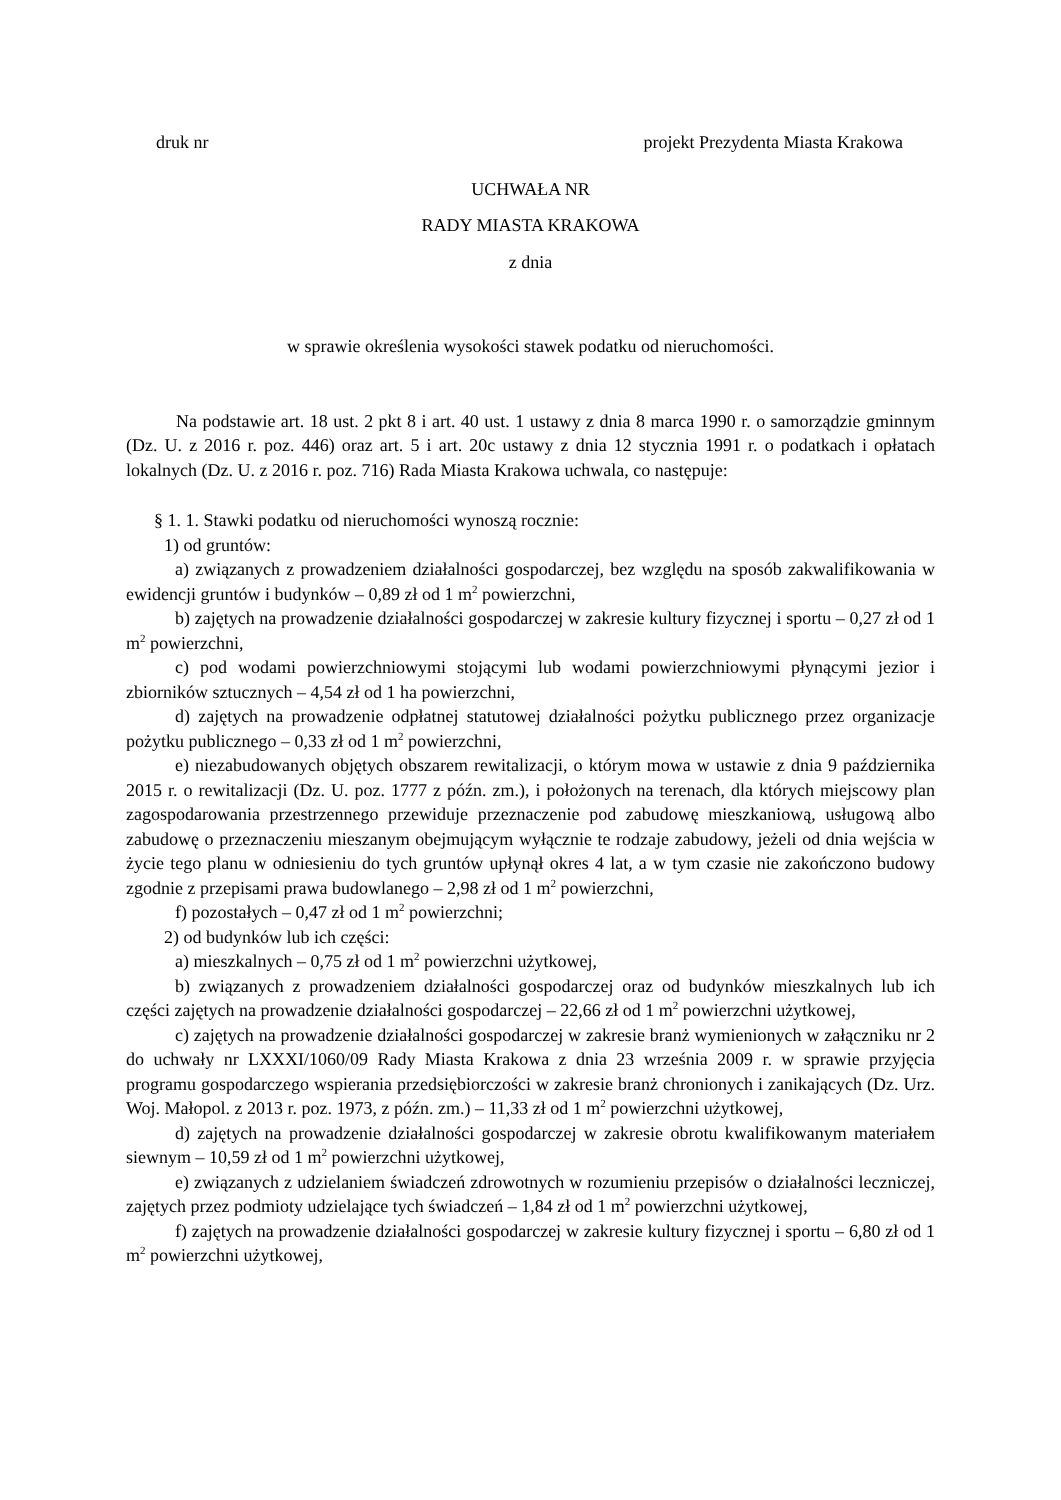druk nr projekt Prezydenta Miasta Krakowa
UCHWAŁA NR
RADY MIASTA KRAKOWA
z dnia
w sprawie określenia wysokości stawek podatku od nieruchomości.
Na podstawie art. 18 ust. 2 pkt 8 i art. 40 ust. 1 ustawy z dnia 8 marca 1990 r. o samorządzie gminnym (Dz. U. z 2016 r. poz. 446) oraz art. 5 i art. 20c ustawy z dnia 12 stycznia 1991 r. o podatkach i opłatach lokalnych (Dz. U. z 2016 r. poz. 716) Rada Miasta Krakowa uchwala, co następuje:
§ 1. 1. Stawki podatku od nieruchomości wynoszą rocznie:
1) od gruntów:
a) związanych z prowadzeniem działalności gospodarczej, bez względu na sposób zakwalifikowania w ewidencji gruntów i budynków – 0,89 zł od 1 m<sup>2</sup> powierzchni,
b) zajętych na prowadzenie działalności gospodarczej w zakresie kultury fizycznej i sportu – 0,27 zł od 1 m<sup>2</sup> powierzchni,
c) pod wodami powierzchniowymi stojącymi lub wodami powierzchniowymi płynącymi jezior i zbiorników sztucznych – 4,54 zł od 1 ha powierzchni,
d) zajętych na prowadzenie odpłatnej statutowej działalności pożytku publicznego przez organizacje pożytku publicznego – 0,33 zł od 1 m<sup>2</sup> powierzchni,
e) niezabudowanych objętych obszarem rewitalizacji, o którym mowa w ustawie z dnia 9 października 2015 r. o rewitalizacji (Dz. U. poz. 1777 z późn. zm.), i położonych na terenach, dla których miejscowy plan zagospodarowania przestrzennego przewiduje przeznaczenie pod zabudowę mieszkaniową, usługową albo zabudowę o przeznaczeniu mieszanym obejmującym wyłącznie te rodzaje zabudowy, jeżeli od dnia wejścia w życie tego planu w odniesieniu do tych gruntów upłynął okres 4 lat, a w tym czasie nie zakończono budowy zgodnie z przepisami prawa budowlanego – 2,98 zł od 1 m<sup>2</sup> powierzchni,
f) pozostałych – 0,47 zł od 1 m<sup>2</sup> powierzchni;
2) od budynków lub ich części:
a) mieszkalnych – 0,75 zł od 1 m<sup>2</sup> powierzchni użytkowej,
b) związanych z prowadzeniem działalności gospodarczej oraz od budynków mieszkalnych lub ich części zajętych na prowadzenie działalności gospodarczej – 22,66 zł od 1 m<sup>2</sup> powierzchni użytkowej,
c) zajętych na prowadzenie działalności gospodarczej w zakresie branż wymienionych w załączniku nr 2 do uchwały nr LXXXI/1060/09 Rady Miasta Krakowa z dnia 23 września 2009 r. w sprawie przyjęcia programu gospodarczego wspierania przedsiębiorczości w zakresie branż chronionych i zanikających (Dz. Urz. Woj. Małopol. z 2013 r. poz. 1973, z późn. zm.) – 11,33 zł od 1 m<sup>2</sup> powierzchni użytkowej,
d) zajętych na prowadzenie działalności gospodarczej w zakresie obrotu kwalifikowanym materiałem siewnym – 10,59 zł od 1 m<sup>2</sup> powierzchni użytkowej,
e) związanych z udzielaniem świadczeń zdrowotnych w rozumieniu przepisów o działalności leczniczej, zajętych przez podmioty udzielające tych świadczeń – 1,84 zł od 1 m<sup>2</sup> powierzchni użytkowej,
f) zajętych na prowadzenie działalności gospodarczej w zakresie kultury fizycznej i sportu – 6,80 zł od 1 m<sup>2</sup> powierzchni użytkowej,